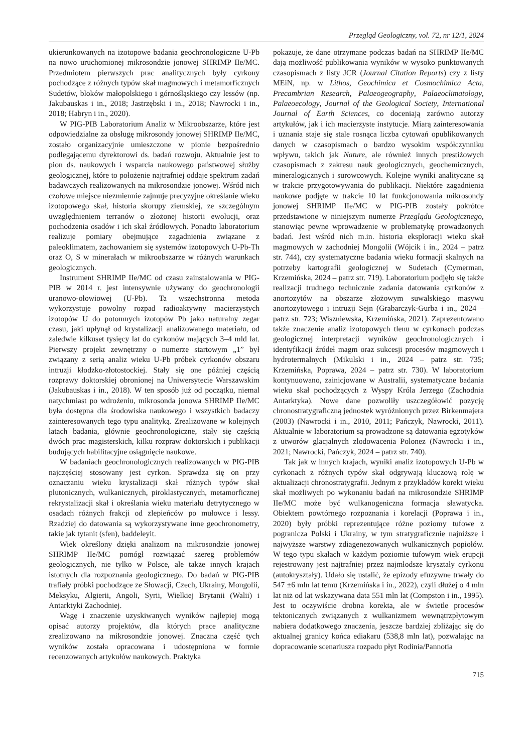Przegląd Geologiczny, vol. 72, nr 12/1, 2024
ukierunkowanych na izotopowe badania geochronologiczne U-Pb na nowo uruchomionej mikrosondzie jonowej SHRIMP IIe/MC. Przedmiotem pierwszych prac analitycznych były cyrkony pochodzące z różnych typów skał magmowych i metamorficznych Sudetów, bloków małopolskiego i górnośląskiego czy lessów (np. Jakubauskas i in., 2018; Jastrzębski i in., 2018; Nawrocki i in., 2018; Habryn i in., 2020).
W PIG-PIB Laboratorium Analiz w Mikroobszarze, które jest odpowiedzialne za obsługę mikrosondy jonowej SHRIMP IIe/MC, zostało organizacyjnie umieszczone w pionie bezpośrednio podlegającemu dyrektorowi ds. badań rozwoju. Aktualnie jest to pion ds. naukowych i wsparcia naukowego państwowej służby geologicznej, które to położenie najtrafniej oddaje spektrum zadań badawczych realizowanych na mikrosondzie jonowej. Wśród nich czołowe miejsce niezmiennie zajmuje precyzyjne określanie wieku izotopowego skał, historia skorupy ziemskiej, ze szczególnym uwzględnieniem terranów o złożonej historii ewolucji, oraz pochodzenia osadów i ich skał źródłowych. Ponadto laboratorium realizuje pomiary obejmujące zagadnienia związane z paleoklimatem, zachowaniem się systemów izotopowych U-Pb-Th oraz O, S w minerałach w mikroobszarze w różnych warunkach geologicznych.
Instrument SHRIMP IIe/MC od czasu zainstalowania w PIG-PIB w 2014 r. jest intensywnie używany do geochronologii uranowo-ołowiowej (U-Pb). Ta wszechstronna metoda wykorzystuje powolny rozpad radioaktywny macierzystych izotopów U do potomnych izotopów Pb jako naturalny zegar czasu, jaki upłynął od krystalizacji analizowanego materiału, od zaledwie kilkuset tysięcy lat do cyrkonów mających 3–4 mld lat. Pierwszy projekt zewnętrzny o numerze startowym „1” był związany z serią analiz wieku U-Pb próbek cyrkonów obszaru intruzji kłodzko-złotostockiej. Stały się one później częścią rozprawy doktorskiej obronionej na Uniwersytecie Warszawskim (Jakubauskas i in., 2018). W ten sposób już od początku, niemal natychmiast po wdrożeniu, mikrosonda jonowa SHRIMP IIe/MC była dostępna dla środowiska naukowego i wszystkich badaczy zainteresowanych tego typu analityką. Zrealizowane w kolejnych latach badania, głównie geochronologiczne, stały się częścią dwóch prac magisterskich, kilku rozpraw doktorskich i publikacji budujących habilitacyjne osiągnięcie naukowe.
W badaniach geochronologicznych realizowanych w PIG-PIB najczęściej stosowany jest cyrkon. Sprawdza się on przy oznaczaniu wieku krystalizacji skał różnych typów skał plutonicznych, wulkanicznych, piroklastycznych, metamorficznej rekrystalizacji skał i określania wieku materiału detrytycznego w osadach różnych frakcji od zlepieńców po mułowce i lessy. Rzadziej do datowania są wykorzystywane inne geochronometry, takie jak tytanit (sfen), baddeleyit.
Wiek określony dzięki analizom na mikrosondzie jonowej SHRIMP IIe/MC pomógł rozwiązać szereg problemów geologicznych, nie tylko w Polsce, ale także innych krajach istotnych dla rozpoznania geologicznego. Do badań w PIG-PIB trafiały próbki pochodzące ze Słowacji, Czech, Ukrainy, Mongolii, Meksyku, Algierii, Angoli, Syrii, Wielkiej Brytanii (Walii) i Antarktyki Zachodniej.
Wagę i znaczenie uzyskiwanych wyników najlepiej mogą opisać autorzy projektów, dla których prace analityczne zrealizowano na mikrosondzie jonowej. Znaczna część tych wyników została opracowana i udostępniona w formie recenzowanych artykułów naukowych. Praktyka
pokazuje, że dane otrzymane podczas badań na SHRIMP IIe/MC dają możliwość publikowania wyników w wysoko punktowanych czasopismach z listy JCR (Journal Citation Reports) czy z listy MEiN, np. w Lithos, Geochimica et Cosmochimica Acta, Precambrian Research, Palaeogeography, Palaeoclimatology, Palaeoecology, Journal of the Geological Society, International Journal of Earth Sciences, co doceniają zarówno autorzy artykułów, jak i ich macierzyste instytucje. Miarą zainteresowania i uznania staje się stale rosnąca liczba cytowań opublikowanych danych w czasopismach o bardzo wysokim współczynniku wpływu, takich jak Nature, ale również innych prestiżowych czasopismach z zakresu nauk geologicznych, geochemicznych, mineralogicznych i surowcowych. Kolejne wyniki analityczne są w trakcie przygotowywania do publikacji. Niektóre zagadnienia naukowe podjęte w trakcie 10 lat funkcjonowania mikrosondy jonowej SHRIMP IIe/MC w PIG-PIB zostały pokrótce przedstawione w niniejszym numerze Przeglądu Geologicznego, stanowiąc pewne wprowadzenie w problematykę prowadzonych badań. Jest wśród nich m.in. historia eksploracji wieku skał magmowych w zachodniej Mongolii (Wójcik i in., 2024 – patrz str. 744), czy systematyczne badania wieku formacji skalnych na potrzeby kartografii geologicznej w Sudetach (Cymerman, Krzemińska, 2024 – patrz str. 719). Laboratorium podjęło się także realizacji trudnego technicznie zadania datowania cyrkonów z anortozytów na obszarze złożowym suwalskiego masywu anortozytowego i intruzji Sejn (Grabarczyk-Gurba i in., 2024 – patrz str. 723; Wiszniewska, Krzemińska, 2021). Zaprezentowano także znaczenie analiz izotopowych tlenu w cyrkonach podczas geologicznej interpretacji wyników geochronologicznych i identyfikacji źródeł magm oraz sukcesji procesów magmowych i hydrotermalnych (Mikulski i in., 2024 – patrz str. 735; Krzemińska, Poprawa, 2024 – patrz str. 730). W laboratorium kontynuowano, zainicjowane w Australii, systematyczne badania wieku skał pochodzących z Wyspy Króla Jerzego (Zachodnia Antarktyka). Nowe dane pozwoliły uszczegółowić pozycję chronostratygraficzną jednostek wyróżnionych przez Birkenmajera (2003) (Nawrocki i in., 2010, 2011; Pańczyk, Nawrocki, 2011). Aktualnie w laboratorium są prowadzone są datowania egzotyków z utworów glacjalnych zlodowacenia Polonez (Nawrocki i in., 2021; Nawrocki, Pańczyk, 2024 – patrz str. 740).
Tak jak w innych krajach, wyniki analiz izotopowych U-Pb w cyrkonach z różnych typów skał odgrywają kluczową rolę w aktualizacji chronostratygrafii. Jednym z przykładów korekt wieku skał możliwych po wykonaniu badań na mikrosondzie SHRIMP IIe/MC może być wulkanogeniczna formacja sławatycka. Obiektem powtórnego rozpoznania i korelacji (Poprawa i in., 2020) były próbki reprezentujące różne poziomy tufowe z pogranicza Polski i Ukrainy, w tym stratygraficznie najniższe i najwyższe warstwy zdiagenezowanych wulkanicznych popiołów. W tego typu skałach w każdym poziomie tufowym wiek erupcji rejestrowany jest najtrafniej przez najmłodsze kryształy cyrkonu (autokryształy). Udało się ustalić, że epizody efuzywne trwały do 547 ±6 mln lat temu (Krzemińska i in., 2022), czyli dłużej o 4 mln lat niż od lat wskazywana data 551 mln lat (Compston i in., 1995). Jest to oczywiście drobna korekta, ale w świetle procesów tektonicznych związanych z wulkanizmem wewnątrzpłytowym nabiera dodatkowego znaczenia, jeszcze bardziej zbliżając się do aktualnej granicy końca ediakaru (538,8 mln lat), pozwalając na dopracowanie scenariusza rozpadu płyt Rodinia/Pannotia
715